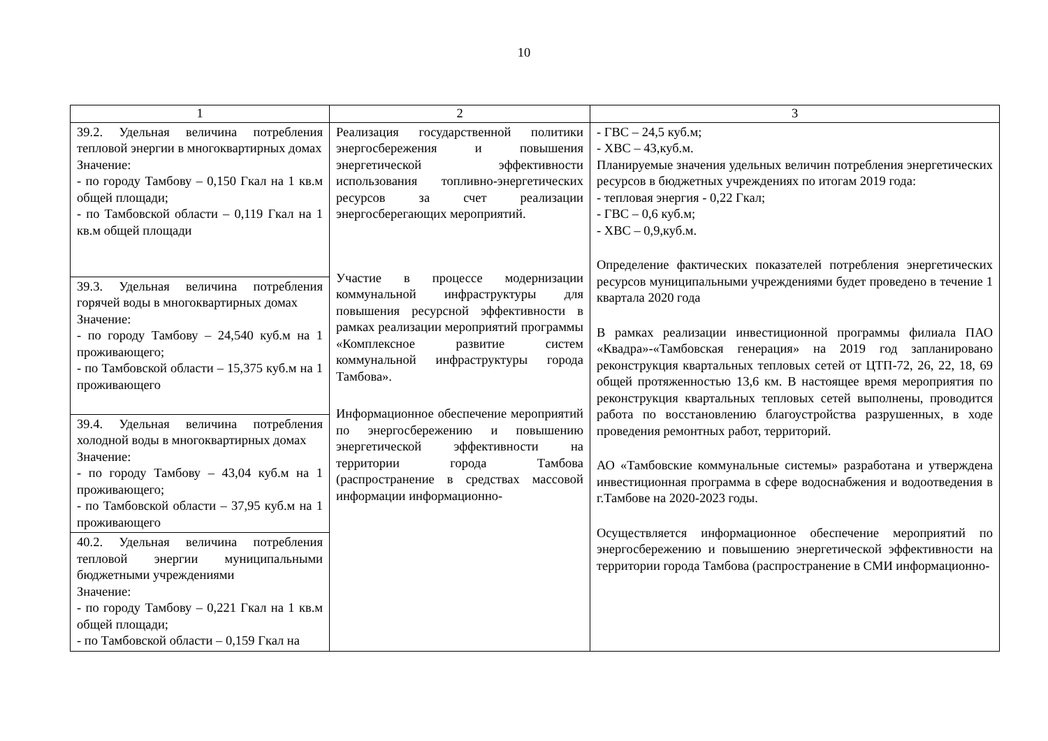10
| 1 | 2 | 3 |
| --- | --- | --- |
| 39.2. Удельная величина потребления тепловой энергии в многоквартирных домах Значение: - по городу Тамбову – 0,150 Гкал на 1 кв.м общей площади; - по Тамбовской области – 0,119 Гкал на 1 кв.м общей площади | Реализация государственной политики энергосбережения и повышения энергетической эффективности использования топливно-энергетических ресурсов за счет реализации энергосберегающих мероприятий. Участие в процессе модернизации коммунальной инфраструктуры для повышения ресурсной эффективности в рамках реализации мероприятий программы «Комплексное развитие систем коммунальной инфраструктуры города Тамбова». Информационное обеспечение мероприятий по энергосбережению и повышению энергетической эффективности на территории города Тамбова (распространение в средствах массовой информации информационно- | - ГВС – 24,5 куб.м; - ХВС – 43,куб.м. Планируемые значения удельных величин потребления энергетических ресурсов в бюджетных учреждениях по итогам 2019 года: - тепловая энергия - 0,22 Гкал; - ГВС – 0,6 куб.м; - ХВС – 0,9,куб.м. Определение фактических показателей потребления энергетических ресурсов муниципальными учреждениями будет проведено в течение 1 квартала 2020 года В рамках реализации инвестиционной программы филиала ПАО «Квадра»-«Тамбовская генерация» на 2019 год запланировано реконструкция квартальных тепловых сетей от ЦТП-72, 26, 22, 18, 69 общей протяженностью 13,6 км. В настоящее время мероприятия по реконструкция квартальных тепловых сетей выполнены, проводится работа по восстановлению благоустройства разрушенных, в ходе проведения ремонтных работ, территорий. АО «Тамбовские коммунальные системы» разработана и утверждена инвестиционная программа в сфере водоснабжения и водоотведения в г.Тамбове на 2020-2023 годы. Осуществляется информационное обеспечение мероприятий по энергосбережению и повышению энергетической эффективности на территории города Тамбова (распространение в СМИ информационно- |
| 39.3. Удельная величина потребления горячей воды в многоквартирных домах Значение: - по городу Тамбову – 24,540 куб.м на 1 проживающего; - по Тамбовской области – 15,375 куб.м на 1 проживающего | | |
| 39.4. Удельная величина потребления холодной воды в многоквартирных домах Значение: - по городу Тамбову – 43,04 куб.м на 1 проживающего; - по Тамбовской области – 37,95 куб.м на 1 проживающего | | |
| 40.2. Удельная величина потребления тепловой энергии муниципальными бюджетными учреждениями Значение: - по городу Тамбову – 0,221 Гкал на 1 кв.м общей площади; - по Тамбовской области – 0,159 Гкал на | | |